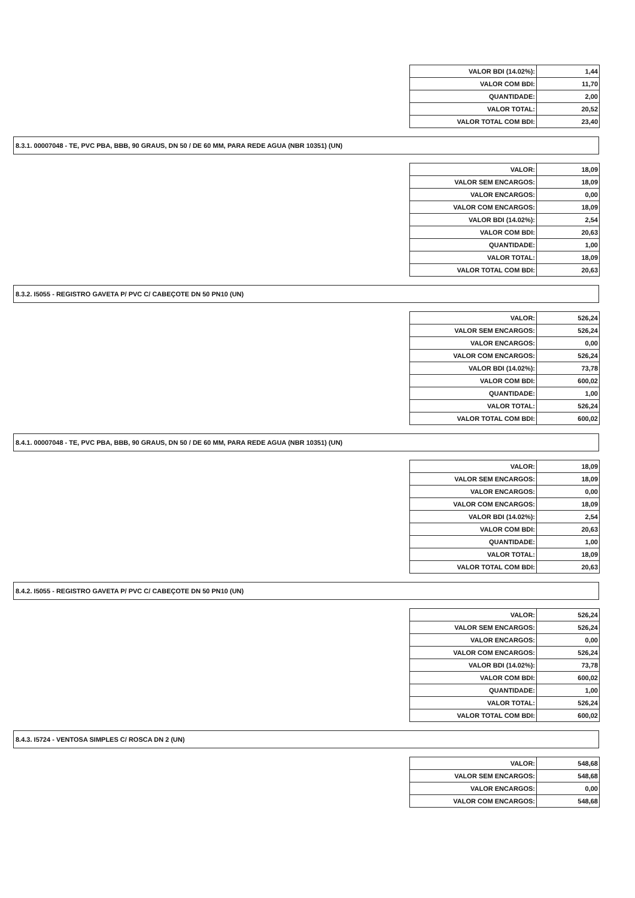| VALOR BDI (14.02%): | 1,44 |
| VALOR COM BDI: | 11,70 |
| QUANTIDADE: | 2,00 |
| VALOR TOTAL: | 20,52 |
| VALOR TOTAL COM BDI: | 23,40 |
8.3.1. 00007048 - TE, PVC PBA, BBB, 90 GRAUS, DN 50 / DE 60 MM, PARA REDE AGUA (NBR 10351) (UN)
| VALOR: | 18,09 |
| VALOR SEM ENCARGOS: | 18,09 |
| VALOR ENCARGOS: | 0,00 |
| VALOR COM ENCARGOS: | 18,09 |
| VALOR BDI (14.02%): | 2,54 |
| VALOR COM BDI: | 20,63 |
| QUANTIDADE: | 1,00 |
| VALOR TOTAL: | 18,09 |
| VALOR TOTAL COM BDI: | 20,63 |
8.3.2. I5055 - REGISTRO GAVETA P/ PVC C/ CABEÇOTE DN 50 PN10 (UN)
| VALOR: | 526,24 |
| VALOR SEM ENCARGOS: | 526,24 |
| VALOR ENCARGOS: | 0,00 |
| VALOR COM ENCARGOS: | 526,24 |
| VALOR BDI (14.02%): | 73,78 |
| VALOR COM BDI: | 600,02 |
| QUANTIDADE: | 1,00 |
| VALOR TOTAL: | 526,24 |
| VALOR TOTAL COM BDI: | 600,02 |
8.4.1. 00007048 - TE, PVC PBA, BBB, 90 GRAUS, DN 50 / DE 60 MM, PARA REDE AGUA (NBR 10351) (UN)
| VALOR: | 18,09 |
| VALOR SEM ENCARGOS: | 18,09 |
| VALOR ENCARGOS: | 0,00 |
| VALOR COM ENCARGOS: | 18,09 |
| VALOR BDI (14.02%): | 2,54 |
| VALOR COM BDI: | 20,63 |
| QUANTIDADE: | 1,00 |
| VALOR TOTAL: | 18,09 |
| VALOR TOTAL COM BDI: | 20,63 |
8.4.2. I5055 - REGISTRO GAVETA P/ PVC C/ CABEÇOTE DN 50 PN10 (UN)
| VALOR: | 526,24 |
| VALOR SEM ENCARGOS: | 526,24 |
| VALOR ENCARGOS: | 0,00 |
| VALOR COM ENCARGOS: | 526,24 |
| VALOR BDI (14.02%): | 73,78 |
| VALOR COM BDI: | 600,02 |
| QUANTIDADE: | 1,00 |
| VALOR TOTAL: | 526,24 |
| VALOR TOTAL COM BDI: | 600,02 |
8.4.3. I5724 - VENTOSA SIMPLES C/ ROSCA DN 2 (UN)
| VALOR: | 548,68 |
| VALOR SEM ENCARGOS: | 548,68 |
| VALOR ENCARGOS: | 0,00 |
| VALOR COM ENCARGOS: | 548,68 |